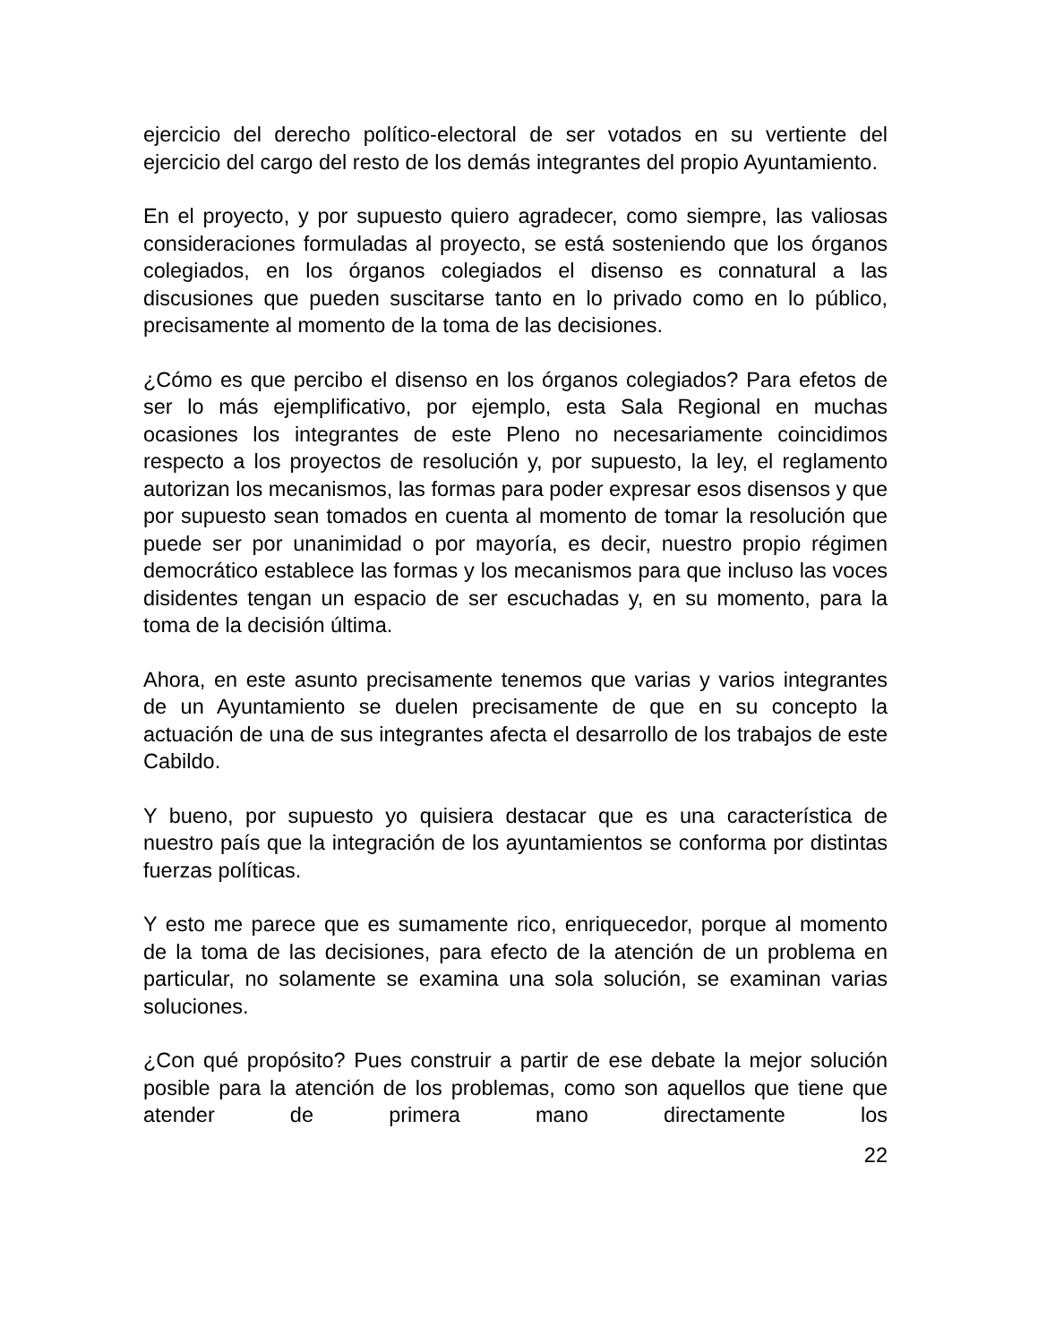ejercicio del derecho político-electoral de ser votados en su vertiente del ejercicio del cargo del resto de los demás integrantes del propio Ayuntamiento.
En el proyecto, y por supuesto quiero agradecer, como siempre, las valiosas consideraciones formuladas al proyecto, se está sosteniendo que los órganos colegiados, en los órganos colegiados el disenso es connatural a las discusiones que pueden suscitarse tanto en lo privado como en lo público, precisamente al momento de la toma de las decisiones.
¿Cómo es que percibo el disenso en los órganos colegiados? Para efetos de ser lo más ejemplificativo, por ejemplo, esta Sala Regional en muchas ocasiones los integrantes de este Pleno no necesariamente coincidimos respecto a los proyectos de resolución y, por supuesto, la ley, el reglamento autorizan los mecanismos, las formas para poder expresar esos disensos y que por supuesto sean tomados en cuenta al momento de tomar la resolución que puede ser por unanimidad o por mayoría, es decir, nuestro propio régimen democrático establece las formas y los mecanismos para que incluso las voces disidentes tengan un espacio de ser escuchadas y, en su momento, para la toma de la decisión última.
Ahora, en este asunto precisamente tenemos que varias y varios integrantes de un Ayuntamiento se duelen precisamente de que en su concepto la actuación de una de sus integrantes afecta el desarrollo de los trabajos de este Cabildo.
Y bueno, por supuesto yo quisiera destacar que es una característica de nuestro país que la integración de los ayuntamientos se conforma por distintas fuerzas políticas.
Y esto me parece que es sumamente rico, enriquecedor, porque al momento de la toma de las decisiones, para efecto de la atención de un problema en particular, no solamente se examina una sola solución, se examinan varias soluciones.
¿Con qué propósito? Pues construir a partir de ese debate la mejor solución posible para la atención de los problemas, como son aquellos que tiene que atender de primera mano directamente los
22